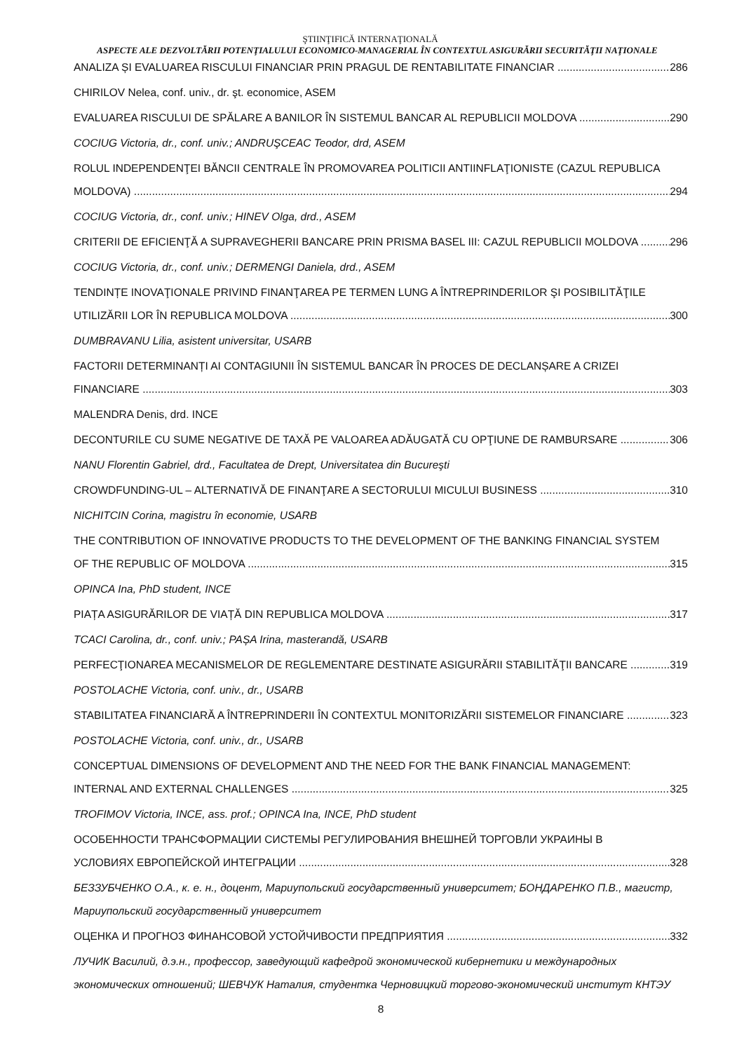ŞTIINŢIFICĂ INTERNAŢIONALĂ
ASPECTE ALE DEZVOLTĂRII POTENŢIALULUI ECONOMICO-MANAGERIAL ÎN CONTEXTUL ASIGURĂRII SECURITĂŢII NAŢIONALE
ANALIZA ȘI EVALUAREA RISCULUI FINANCIAR PRIN PRAGUL DE RENTABILITATE FINANCIAR 286
CHIRILOV Nelea, conf. univ., dr. şt. economice, ASEM
EVALUAREA RISCULUI DE SPĂLARE A BANILOR ÎN SISTEMUL BANCAR AL REPUBLICII MOLDOVA 290
COCIUG Victoria, dr., conf. univ.; ANDRUŞCEAC Teodor, drd, ASEM
ROLUL INDEPENDENŢEI BĂNCII CENTRALE ÎN PROMOVAREA POLITICII ANTIINFLAŢIONISTE (CAZUL REPUBLICA
MOLDOVA) 294
COCIUG Victoria, dr., conf. univ.; HINEV Olga, drd., ASEM
CRITERII DE EFICIENŢĂ A SUPRAVEGHERII BANCARE PRIN PRISMA BASEL III: CAZUL REPUBLICII MOLDOVA 296
COCIUG Victoria, dr., conf. univ.; DERMENGI Daniela, drd., ASEM
TENDINȚE INOVAŢIONALE PRIVIND FINANŢAREA PE TERMEN LUNG A ÎNTREPRINDERILOR ŞI POSIBILITĂŢILE
UTILIZĂRII LOR ÎN REPUBLICA MOLDOVA 300
DUMBRAVANU Lilia, asistent universitar, USARB
FACTORII DETERMINANȚI AI CONTAGIUNII ÎN SISTEMUL BANCAR ÎN PROCES DE DECLANȘARE A CRIZEI
FINANCIARE 303
MALENDRA Denis, drd. INCE
DECONTURILE CU SUME NEGATIVE DE TAXĂ PE VALOAREA ADĂUGATĂ CU OPŢIUNE DE RAMBURSARE 306
NANU Florentin Gabriel, drd., Facultatea de Drept, Universitatea din Bucureşti
CROWDFUNDING-UL – ALTERNATIVĂ DE FINANŢARE A SECTORULUI MICULUI BUSINESS 310
NICHITCIN Corina, magistru în economie, USARB
THE CONTRIBUTION OF INNOVATIVE PRODUCTS TO THE DEVELOPMENT OF THE BANKING FINANCIAL SYSTEM
OF THE REPUBLIC OF MOLDOVA 315
OPINCA Ina, PhD student, INCE
PIAȚA ASIGURĂRILOR DE VIAȚĂ DIN REPUBLICA MOLDOVA 317
TCACI Carolina, dr., conf. univ.; PAȘA Irina, masterandă, USARB
PERFECŢIONAREA MECANISMELOR DE REGLEMENTARE DESTINATE ASIGURĂRII STABILITĂŢII BANCARE 319
POSTOLACHE Victoria, conf. univ., dr., USARB
STABILITATEA FINANCIARĂ A ÎNTREPRINDERII ÎN CONTEXTUL MONITORIZĂRII SISTEMELOR FINANCIARE 323
POSTOLACHE Victoria, conf. univ., dr., USARB
CONCEPTUAL DIMENSIONS OF DEVELOPMENT AND THE NEED FOR THE BANK FINANCIAL MANAGEMENT:
INTERNAL AND EXTERNAL CHALLENGES 325
TROFIMOV Victoria, INCE, ass. prof.; OPINCA Ina, INCE, PhD student
ОСОБЕННОСТИ ТРАНСФОРМАЦИИ СИСТЕМЫ РЕГУЛИРОВАНИЯ ВНЕШНЕЙ ТОРГОВЛИ УКРАИНЫ В
УСЛОВИЯХ ЕВРОПЕЙСКОЙ ИНТЕГРАЦИИ 328
БЕЗЗУБЧЕНКО О.А., к. е. н., доцент, Мариупольский государственный университет; БОНДАРЕНКО П.В., магистр, Мариупольский государственный университет
ОЦЕНКА И ПРОГНОЗ ФИНАНСОВОЙ УСТОЙЧИВОСТИ ПРЕДПРИЯТИЯ 332
ЛУЧИК Василий, д.э.н., профессор, заведующий кафедрой экономической кибернетики и международных экономических отношений; ШЕВЧУК Наталия, студентка Черновицкий торгово-экономический институт КНТЭУ
8